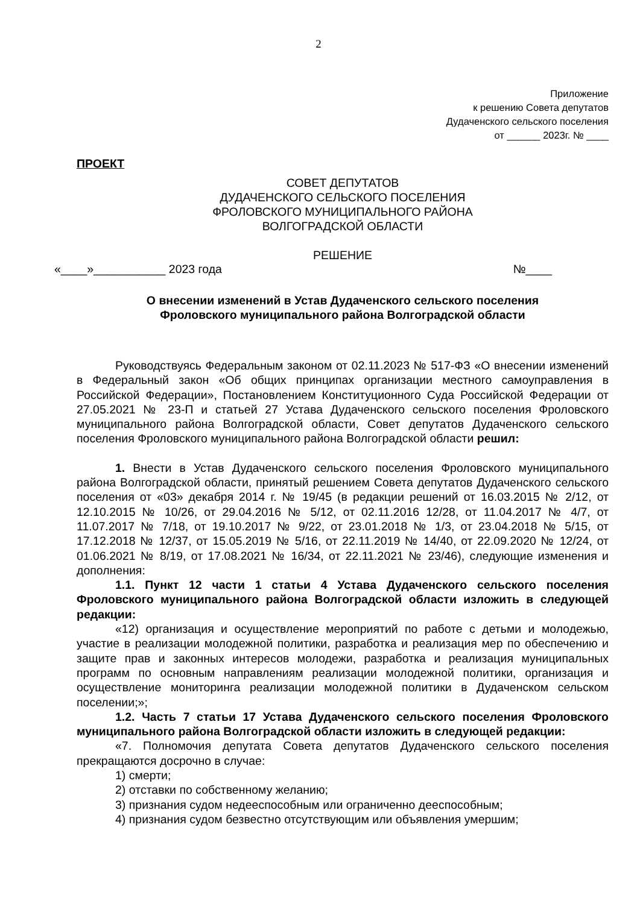2
Приложение
к решению Совета депутатов
Дудаченского сельского поселения
от ______ 2023г. № ____
ПРОЕКТ
СОВЕТ ДЕПУТАТОВ
ДУДАЧЕНСКОГО СЕЛЬСКОГО ПОСЕЛЕНИЯ
ФРОЛОВСКОГО МУНИЦИПАЛЬНОГО РАЙОНА
ВОЛГОГРАДСКОЙ ОБЛАСТИ
РЕШЕНИЕ
«____»___________ 2023 года №____
О внесении изменений в Устав Дудаченского сельского поселения
Фроловского муниципального района Волгоградской области
Руководствуясь Федеральным законом от 02.11.2023 № 517-ФЗ «О внесении изменений в Федеральный закон «Об общих принципах организации местного самоуправления в Российской Федерации», Постановлением Конституционного Суда Российской Федерации от 27.05.2021 № 23-П и статьей 27 Устава Дудаченского сельского поселения Фроловского муниципального района Волгоградской области, Совет депутатов Дудаченского сельского поселения Фроловского муниципального района Волгоградской области решил:
1. Внести в Устав Дудаченского сельского поселения Фроловского муниципального района Волгоградской области, принятый решением Совета депутатов Дудаченского сельского поселения от «03» декабря 2014 г. № 19/45 (в редакции решений от 16.03.2015 № 2/12, от 12.10.2015 № 10/26, от 29.04.2016 № 5/12, от 02.11.2016 12/28, от 11.04.2017 № 4/7, от 11.07.2017 № 7/18, от 19.10.2017 № 9/22, от 23.01.2018 № 1/3, от 23.04.2018 № 5/15, от 17.12.2018 № 12/37, от 15.05.2019 № 5/16, от 22.11.2019 № 14/40, от 22.09.2020 № 12/24, от 01.06.2021 № 8/19, от 17.08.2021 № 16/34, от 22.11.2021 № 23/46), следующие изменения и дополнения:
1.1. Пункт 12 части 1 статьи 4 Устава Дудаченского сельского поселения Фроловского муниципального района Волгоградской области изложить в следующей редакции:
«12) организация и осуществление мероприятий по работе с детьми и молодежью, участие в реализации молодежной политики, разработка и реализация мер по обеспечению и защите прав и законных интересов молодежи, разработка и реализация муниципальных программ по основным направлениям реализации молодежной политики, организация и осуществление мониторинга реализации молодежной политики в Дудаченском сельском поселении;»;
1.2. Часть 7 статьи 17 Устава Дудаченского сельского поселения Фроловского муниципального района Волгоградской области изложить в следующей редакции:
«7. Полномочия депутата Совета депутатов Дудаченского сельского поселения прекращаются досрочно в случае:
1) смерти;
2) отставки по собственному желанию;
3) признания судом недееспособным или ограниченно дееспособным;
4) признания судом безвестно отсутствующим или объявления умершим;